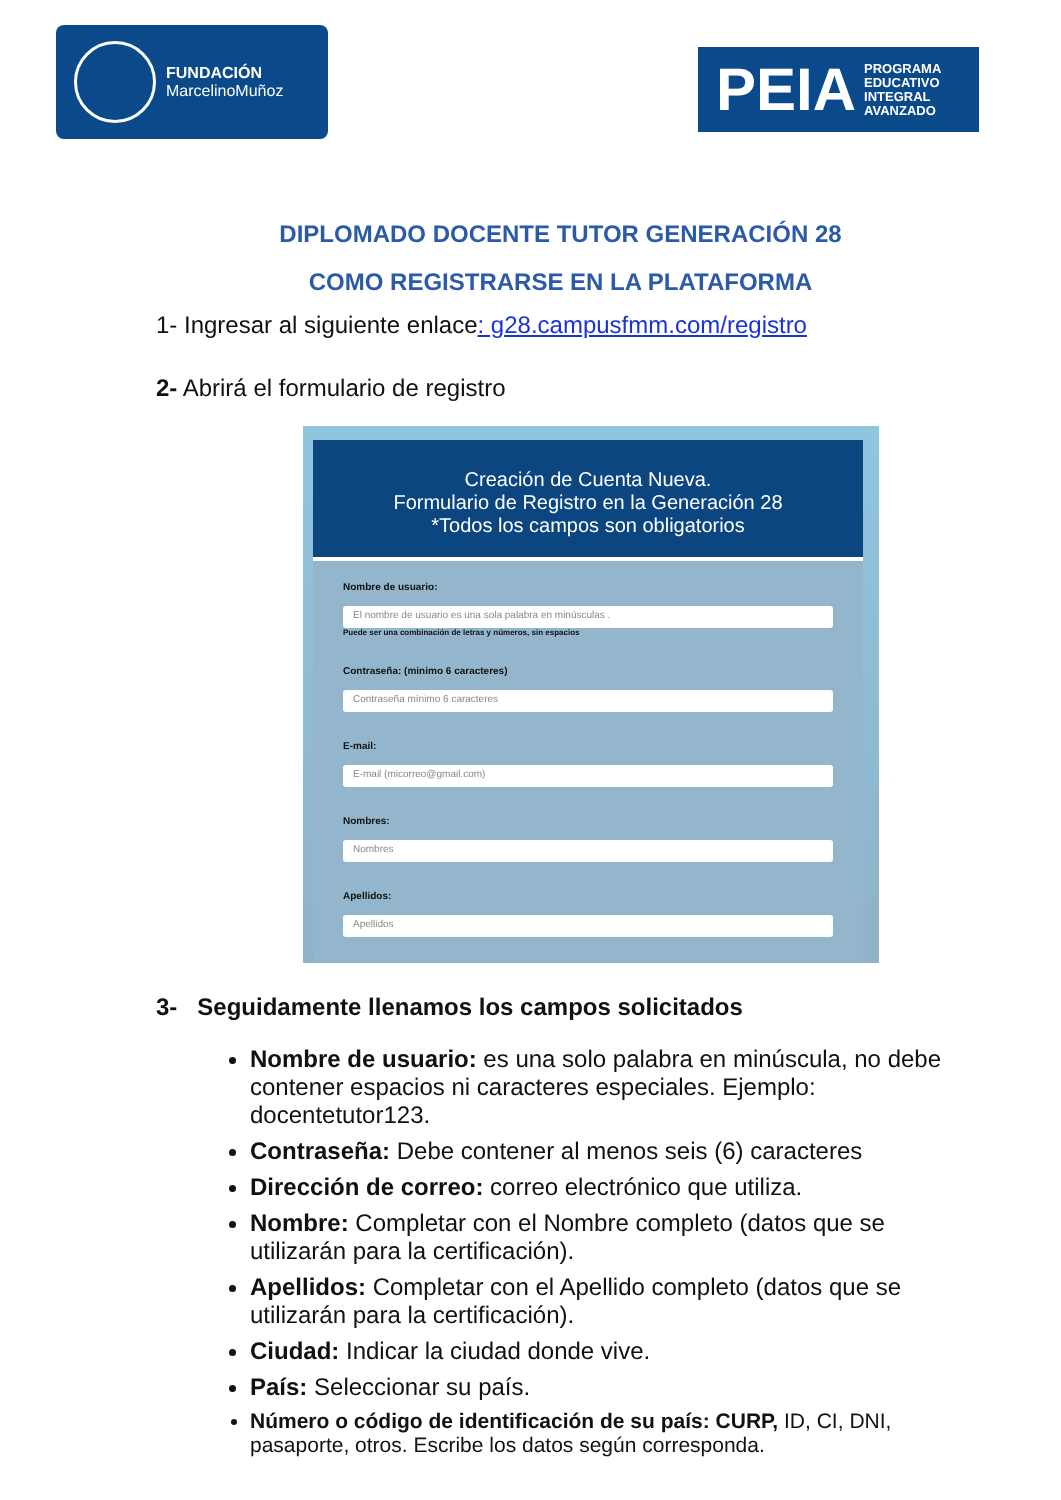FUNDACIÓN
MarcelinoMuñoz
PEIA PROGRAMA
EDUCATIVO
INTEGRAL
AVANZADO
DIPLOMADO DOCENTE TUTOR GENERACIÓN 28
COMO REGISTRARSE EN LA PLATAFORMA
1- Ingresar al siguiente enlace: g28.campusfmm.com/registro
2- Abrirá el formulario de registro
Creación de Cuenta Nueva.
Formulario de Registro en la Generación 28
*Todos los campos son obligatorios
Nombre de usuario:
El nombre de usuario es una sola palabra en minúsculas .
Puede ser una combinación de letras y números, sin espacios
Contraseña: (minimo 6 caracteres)
Contraseña mínimo 6 caracteres
E-mail:
E-mail (micorreo@gmail.com)
Nombres:
Nombres
Apellidos:
Apellidos
3- Seguidamente llenamos los campos solicitados
Nombre de usuario: es una solo palabra en minúscula, no debe contener espacios ni caracteres especiales. Ejemplo: docentetutor123.
Contraseña: Debe contener al menos seis (6) caracteres
Dirección de correo: correo electrónico que utiliza.
Nombre: Completar con el Nombre completo (datos que se utilizarán para la certificación).
Apellidos: Completar con el Apellido completo (datos que se utilizarán para la certificación).
Ciudad: Indicar la ciudad donde vive.
País: Seleccionar su país.
Número o código de identificación de su país: CURP, ID, CI, DNI, pasaporte, otros. Escribe los datos según corresponda.